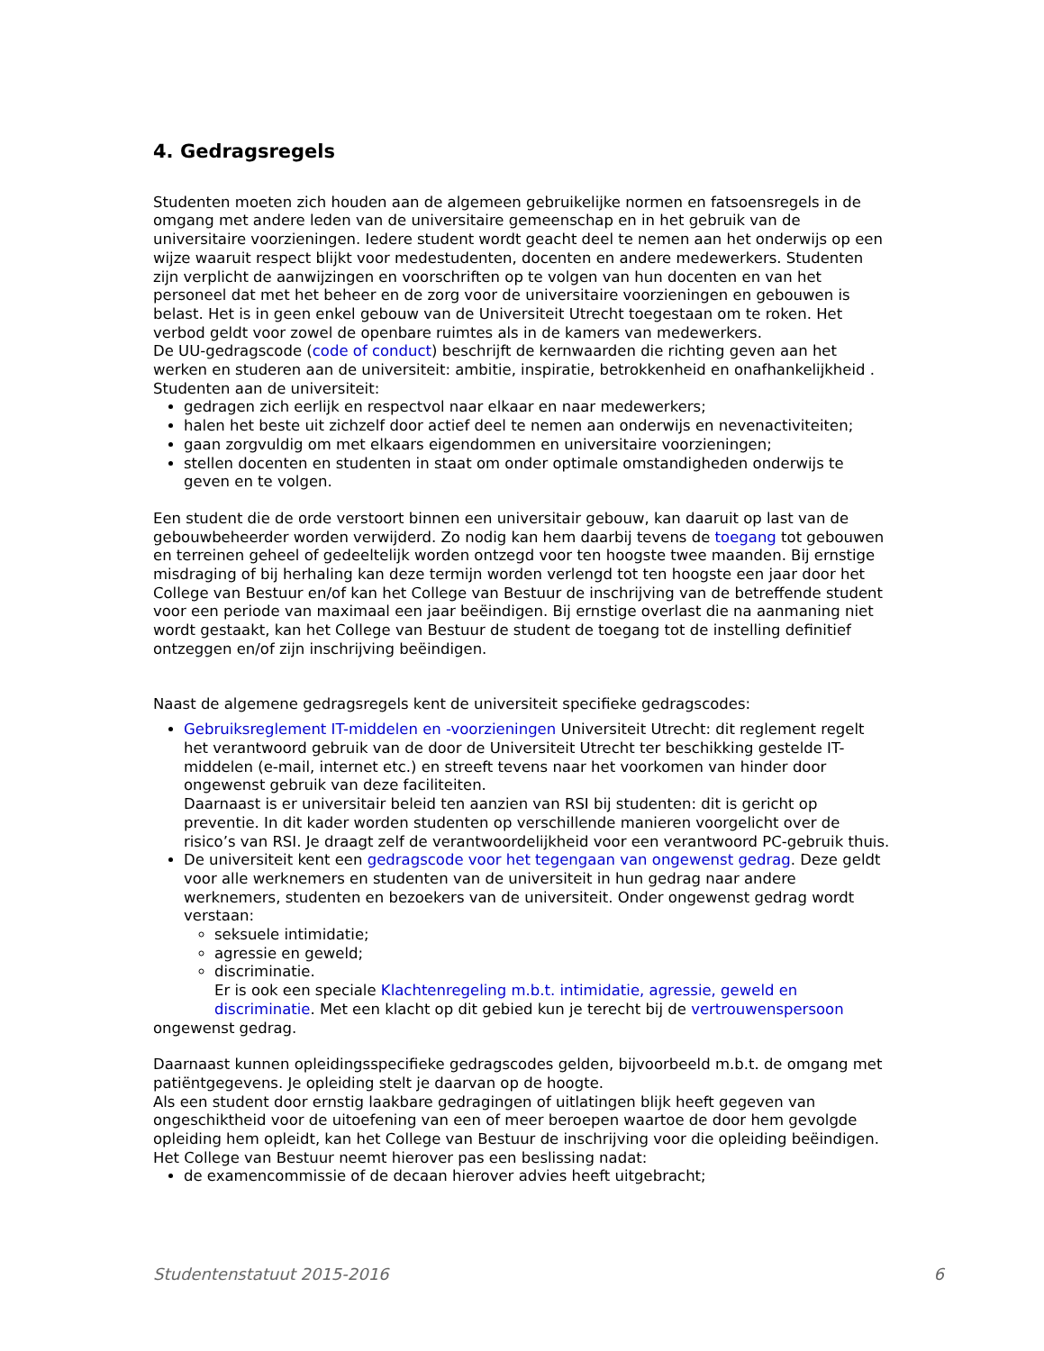4. Gedragsregels
Studenten moeten zich houden aan de algemeen gebruikelijke normen en fatsoensregels in de omgang met andere leden van de universitaire gemeenschap en in het gebruik van de universitaire voorzieningen. Iedere student wordt geacht deel te nemen aan het onderwijs op een wijze waaruit respect blijkt voor medestudenten, docenten en andere medewerkers. Studenten zijn verplicht de aanwijzingen en voorschriften op te volgen van hun docenten en van het personeel dat met het beheer en de zorg voor de universitaire voorzieningen en gebouwen is belast. Het is in geen enkel gebouw van de Universiteit Utrecht toegestaan om te roken. Het verbod geldt voor zowel de openbare ruimtes als in de kamers van medewerkers.
De UU-gedragscode (code of conduct) beschrijft de kernwaarden die richting geven aan het werken en studeren aan de universiteit: ambitie, inspiratie, betrokkenheid en onafhankelijkheid .
Studenten aan de universiteit:
gedragen zich eerlijk en respectvol naar elkaar en naar medewerkers;
halen het beste uit zichzelf door actief deel te nemen aan onderwijs en nevenactiviteiten;
gaan zorgvuldig om met elkaars eigendommen en universitaire voorzieningen;
stellen docenten en studenten in staat om onder optimale omstandigheden onderwijs te geven en te volgen.
Een student die de orde verstoort binnen een universitair gebouw, kan daaruit op last van de gebouwbeheerder worden verwijderd. Zo nodig kan hem daarbij tevens de toegang tot gebouwen en terreinen geheel of gedeeltelijk worden ontzegd voor ten hoogste twee maanden. Bij ernstige misdraging of bij herhaling kan deze termijn worden verlengd tot ten hoogste een jaar door het College van Bestuur en/of kan het College van Bestuur de inschrijving van de betreffende student voor een periode van maximaal een jaar beëindigen. Bij ernstige overlast die na aanmaning niet wordt gestaakt, kan het College van Bestuur de student de toegang tot de instelling definitief ontzeggen en/of zijn inschrijving beëindigen.
Naast de algemene gedragsregels kent de universiteit specifieke gedragscodes:
Gebruiksreglement IT-middelen en -voorzieningen Universiteit Utrecht: dit reglement regelt het verantwoord gebruik van de door de Universiteit Utrecht ter beschikking gestelde IT-middelen (e-mail, internet etc.) en streeft tevens naar het voorkomen van hinder door ongewenst gebruik van deze faciliteiten.
Daarnaast is er universitair beleid ten aanzien van RSI bij studenten: dit is gericht op preventie. In dit kader worden studenten op verschillende manieren voorgelicht over de risico’s van RSI. Je draagt zelf de verantwoordelijkheid voor een verantwoord PC-gebruik thuis.
De universiteit kent een gedragscode voor het tegengaan van ongewenst gedrag. Deze geldt voor alle werknemers en studenten van de universiteit in hun gedrag naar andere werknemers, studenten en bezoekers van de universiteit. Onder ongewenst gedrag wordt verstaan:
seksuele intimidatie;
agressie en geweld;
discriminatie.
Er is ook een speciale Klachtenregeling m.b.t. intimidatie, agressie, geweld en discriminatie. Met een klacht op dit gebied kun je terecht bij de vertrouwenspersoon
ongewenst gedrag.
Daarnaast kunnen opleidingsspecifieke gedragscodes gelden, bijvoorbeeld m.b.t. de omgang met patiëntgegevens. Je opleiding stelt je daarvan op de hoogte.
Als een student door ernstig laakbare gedragingen of uitlatingen blijk heeft gegeven van ongeschiktheid voor de uitoefening van een of meer beroepen waartoe de door hem gevolgde opleiding hem opleidt, kan het College van Bestuur de inschrijving voor die opleiding beëindigen. Het College van Bestuur neemt hierover pas een beslissing nadat:
de examencommissie of de decaan hierover advies heeft uitgebracht;
Studentenstatuut 2015-2016 6